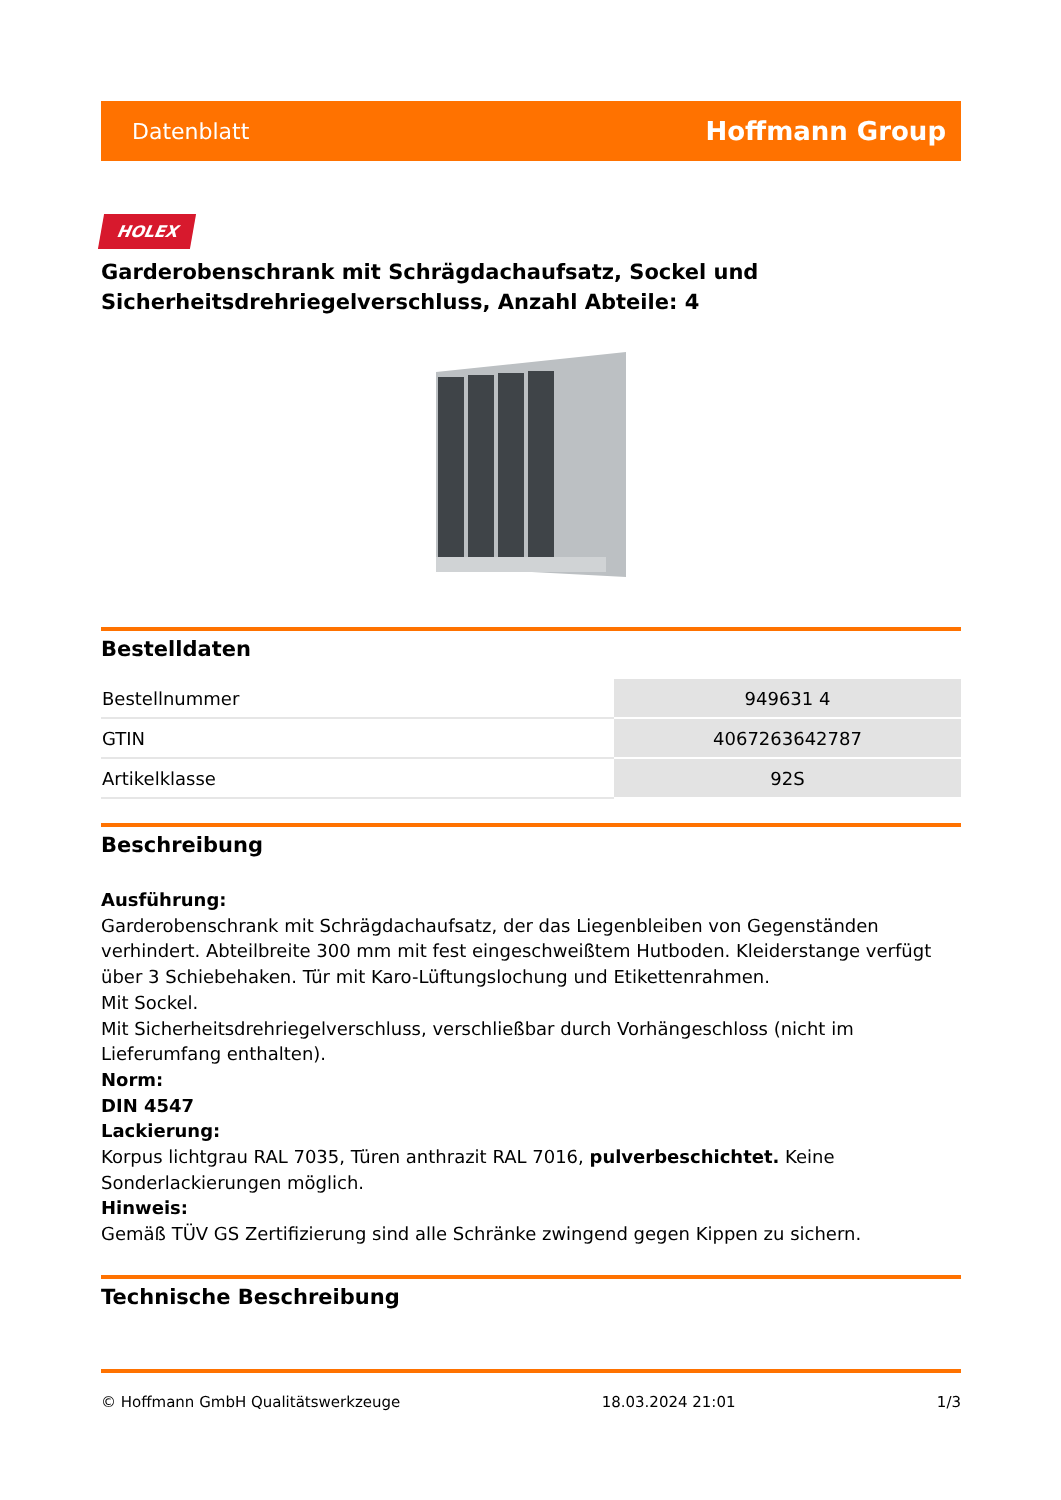Datenblatt Hoffmann Group
HOLEX
Garderobenschrank mit Schrägdachaufsatz, Sockel und Sicherheitsdrehriegelverschluss, Anzahl Abteile: 4
Bestelldaten
| Bestellnummer | 949631 4 |
| GTIN | 4067263642787 |
| Artikelklasse | 92S |
Beschreibung
Ausführung:
Garderobenschrank mit Schrägdachaufsatz, der das Liegenbleiben von Gegenständen verhindert. Abteilbreite 300 mm mit fest eingeschweißtem Hutboden. Kleiderstange verfügt über 3 Schiebehaken. Tür mit Karo-Lüftungslochung und Etikettenrahmen.
Mit Sockel.
Mit Sicherheitsdrehriegelverschluss, verschließbar durch Vorhängeschloss (nicht im Lieferumfang enthalten).
Norm:
DIN 4547
Lackierung:
Korpus lichtgrau RAL 7035, Türen anthrazit RAL 7016, pulverbeschichtet. Keine Sonderlackierungen möglich.
Hinweis:
Gemäß TÜV GS Zertifizierung sind alle Schränke zwingend gegen Kippen zu sichern.
Technische Beschreibung
© Hoffmann GmbH Qualitätswerkzeuge 18.03.2024 21:01 1/3